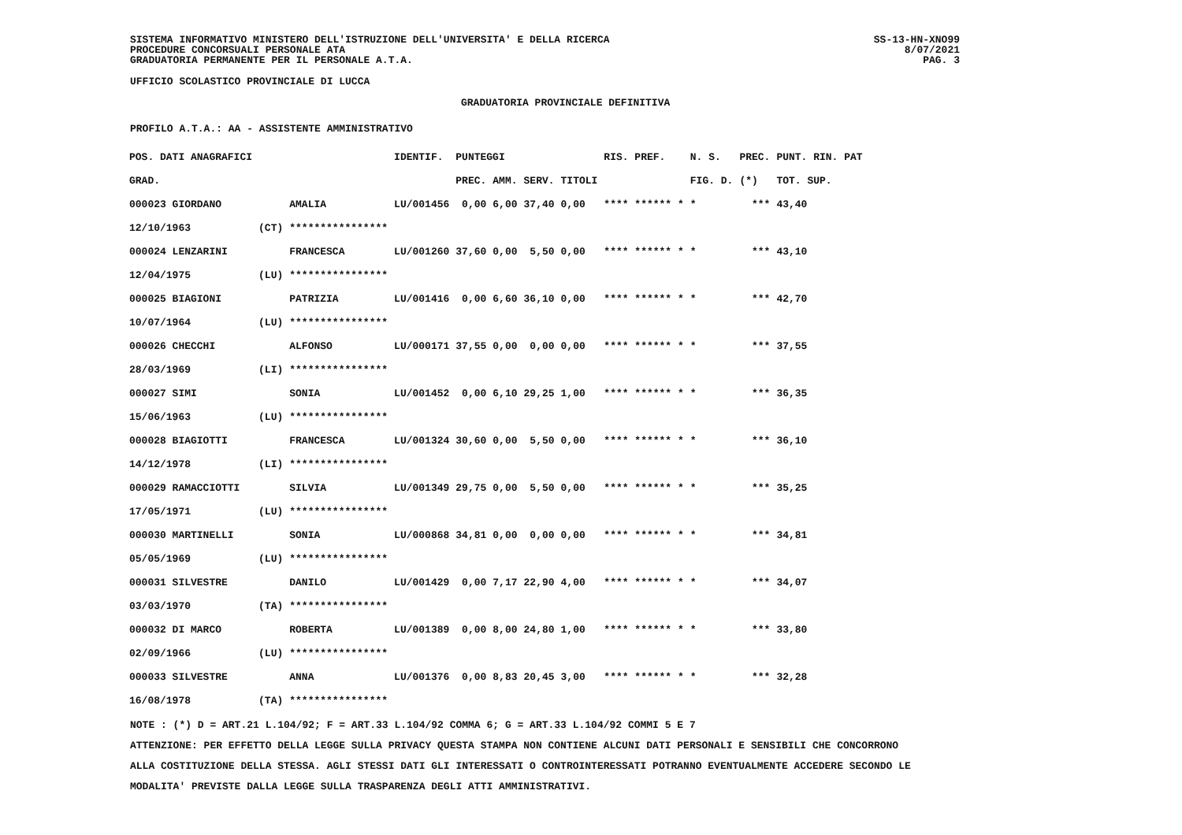SISTEMA INFORMATIVO MINISTERO DELL'ISTRUZIONE DELL'UNIVERSITA' E DELLA RICERCA
PROCEDURE CONCORSUALI PERSONALE ATA
GRADUATORIA PERMANENTE PER IL PERSONALE A.T.A.
SS-13-HN-XNO99
8/07/2021
PAG. 3
UFFICIO SCOLASTICO PROVINCIALE DI LUCCA
GRADUATORIA PROVINCIALE DEFINITIVA
PROFILO A.T.A.: AA - ASSISTENTE AMMINISTRATIVO
| POS. DATI ANAGRAFICI | | | IDENTIF. | PUNTEGGI | | | | RIS. PREF. | N. S. | PREC. | PUNT. RIN. PAT |
| --- | --- | --- | --- | --- | --- | --- | --- | --- | --- | --- | --- |
| GRAD. | | | | PREC. | AMM. | SERV. | TITOLI | | FIG. D. | (*) | TOT. SUP. |
| 000023 GIORDANO | | AMALIA | LU/001456 | 0,00 | 6,00 | 37,40 | 0,00 | **** ****** * | * | *** | 43,40 |
| 12/10/1963 | (CT) | **************** | | | | | | | | | |
| 000024 LENZARINI | | FRANCESCA | LU/001260 | 37,60 | 0,00 | 5,50 | 0,00 | **** ****** * | * | *** | 43,10 |
| 12/04/1975 | (LU) | **************** | | | | | | | | | |
| 000025 BIAGIONI | | PATRIZIA | LU/001416 | 0,00 | 6,60 | 36,10 | 0,00 | **** ****** * | * | *** | 42,70 |
| 10/07/1964 | (LU) | **************** | | | | | | | | | |
| 000026 CHECCHI | | ALFONSO | LU/000171 | 37,55 | 0,00 | 0,00 | 0,00 | **** ****** * | * | *** | 37,55 |
| 28/03/1969 | (LI) | **************** | | | | | | | | | |
| 000027 SIMI | | SONIA | LU/001452 | 0,00 | 6,10 | 29,25 | 1,00 | **** ****** * | * | *** | 36,35 |
| 15/06/1963 | (LU) | **************** | | | | | | | | | |
| 000028 BIAGIOTTI | | FRANCESCA | LU/001324 | 30,60 | 0,00 | 5,50 | 0,00 | **** ****** * | * | *** | 36,10 |
| 14/12/1978 | (LI) | **************** | | | | | | | | | |
| 000029 RAMACCIOTTI | | SILVIA | LU/001349 | 29,75 | 0,00 | 5,50 | 0,00 | **** ****** * | * | *** | 35,25 |
| 17/05/1971 | (LU) | **************** | | | | | | | | | |
| 000030 MARTINELLI | | SONIA | LU/000868 | 34,81 | 0,00 | 0,00 | 0,00 | **** ****** * | * | *** | 34,81 |
| 05/05/1969 | (LU) | **************** | | | | | | | | | |
| 000031 SILVESTRE | | DANILO | LU/001429 | 0,00 | 7,17 | 22,90 | 4,00 | **** ****** * | * | *** | 34,07 |
| 03/03/1970 | (TA) | **************** | | | | | | | | | |
| 000032 DI MARCO | | ROBERTA | LU/001389 | 0,00 | 8,00 | 24,80 | 1,00 | **** ****** * | * | *** | 33,80 |
| 02/09/1966 | (LU) | **************** | | | | | | | | | |
| 000033 SILVESTRE | | ANNA | LU/001376 | 0,00 | 8,83 | 20,45 | 3,00 | **** ****** * | * | *** | 32,28 |
| 16/08/1978 | (TA) | **************** | | | | | | | | | |
NOTE : (*) D = ART.21 L.104/92; F = ART.33 L.104/92 COMMA 6; G = ART.33 L.104/92 COMMI 5 E 7
ATTENZIONE: PER EFFETTO DELLA LEGGE SULLA PRIVACY QUESTA STAMPA NON CONTIENE ALCUNI DATI PERSONALI E SENSIBILI CHE CONCORRONO
ALLA COSTITUZIONE DELLA STESSA. AGLI STESSI DATI GLI INTERESSATI O CONTROINTERESSATI POTRANNO EVENTUALMENTE ACCEDERE SECONDO LE
MODALITA' PREVISTE DALLA LEGGE SULLA TRASPARENZA DEGLI ATTI AMMINISTRATIVI.